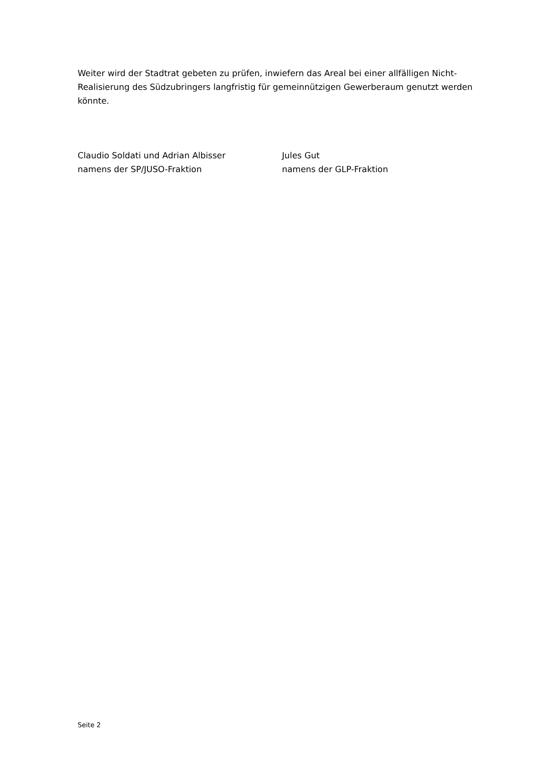Weiter wird der Stadtrat gebeten zu prüfen, inwiefern das Areal bei einer allfälligen Nicht-Realisierung des Südzubringers langfristig für gemeinnützigen Gewerberaum genutzt werden könnte.
Claudio Soldati und Adrian Albisser
namens der SP/JUSO-Fraktion
Jules Gut
namens der GLP-Fraktion
Seite 2